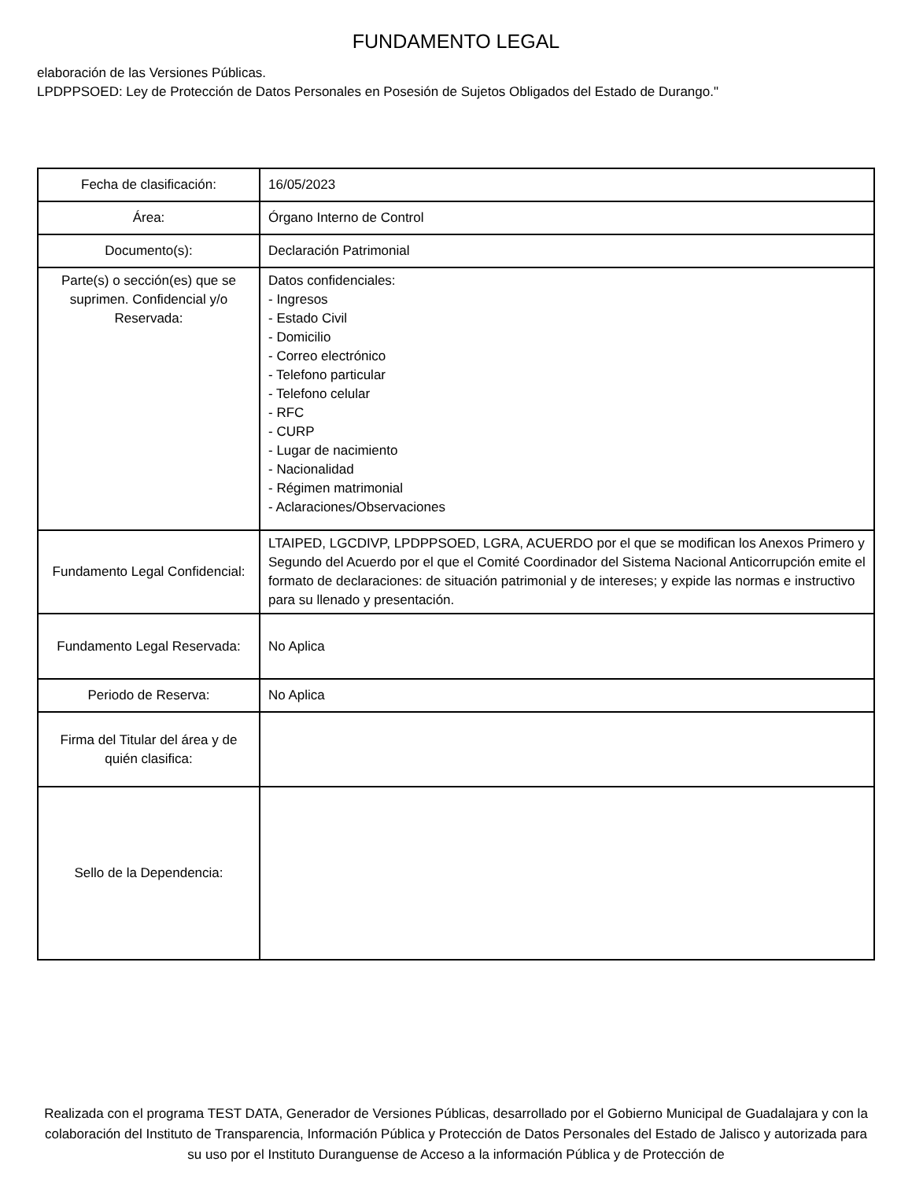FUNDAMENTO LEGAL
elaboración de las Versiones Públicas.
LPDPPSOED: Ley de Protección de Datos Personales en Posesión de Sujetos Obligados del Estado de Durango."
| Fecha de clasificación: | 16/05/2023 |
| Área: | Órgano Interno de Control |
| Documento(s): | Declaración Patrimonial |
| Parte(s) o sección(es) que se suprimen. Confidencial y/o Reservada: | Datos confidenciales: - Ingresos - Estado Civil - Domicilio - Correo electrónico - Telefono particular - Telefono celular - RFC - CURP - Lugar de nacimiento - Nacionalidad - Régimen matrimonial - Aclaraciones/Observaciones |
| Fundamento Legal Confidencial: | LTAIPED, LGCDIVP, LPDPPSOED, LGRA, ACUERDO por el que se modifican los Anexos Primero y Segundo del Acuerdo por el que el Comité Coordinador del Sistema Nacional Anticorrupción emite el formato de declaraciones: de situación patrimonial y de intereses; y expide las normas e instructivo para su llenado y presentación. |
| Fundamento Legal Reservada: | No Aplica |
| Periodo de Reserva: | No Aplica |
| Firma del Titular del área y de quién clasifica: | |
| Sello de la Dependencia: | |
Realizada con el programa TEST DATA, Generador de Versiones Públicas, desarrollado por el Gobierno Municipal de Guadalajara y con la colaboración del Instituto de Transparencia, Información Pública y Protección de Datos Personales del Estado de Jalisco y autorizada para su uso por el Instituto Duranguense de Acceso a la información Pública y de Protección de